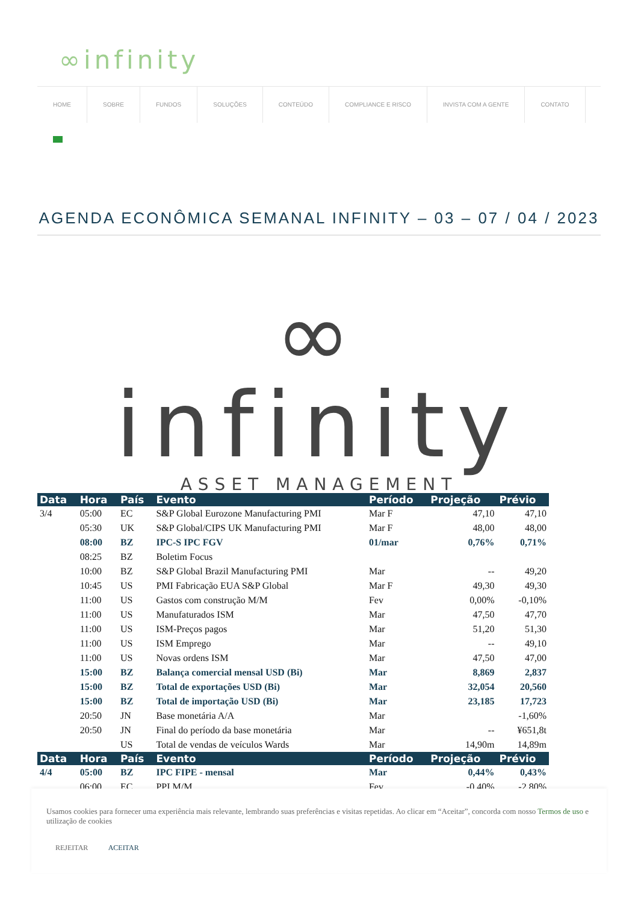∞infinity
HOME SOBRE FUNDOS SOLUÇÕES CONTEÚDO COMPLIANCE E RISCO INVISTA COM A GENTE CONTATO
AGENDA ECONÔMICA SEMANAL INFINITY – 03 – 07 / 04 / 2023
∞
infinity
ASSET MANAGEMENT
| Data | Hora | País | Evento | Período | Projeção | Prévio |
| --- | --- | --- | --- | --- | --- | --- |
| 3/4 | 05:00 | EC | S&P Global Eurozone Manufacturing PMI | Mar F | 47,10 | 47,10 |
| | 05:30 | UK | S&P Global/CIPS UK Manufacturing PMI | Mar F | 48,00 | 48,00 |
| | 08:00 | BZ | IPC-S IPC FGV | 01/mar | 0,76% | 0,71% |
| | 08:25 | BZ | Boletim Focus | | | |
| | 10:00 | BZ | S&P Global Brazil Manufacturing PMI | Mar | -- | 49,20 |
| | 10:45 | US | PMI Fabricação EUA S&P Global | Mar F | 49,30 | 49,30 |
| | 11:00 | US | Gastos com construção M/M | Fev | 0,00% | -0,10% |
| | 11:00 | US | Manufaturados ISM | Mar | 47,50 | 47,70 |
| | 11:00 | US | ISM-Preços pagos | Mar | 51,20 | 51,30 |
| | 11:00 | US | ISM Emprego | Mar | -- | 49,10 |
| | 11:00 | US | Novas ordens ISM | Mar | 47,50 | 47,00 |
| | 15:00 | BZ | Balança comercial mensal USD (Bi) | Mar | 8,869 | 2,837 |
| | 15:00 | BZ | Total de exportações USD (Bi) | Mar | 32,054 | 20,560 |
| | 15:00 | BZ | Total de importação USD (Bi) | Mar | 23,185 | 17,723 |
| | 20:50 | JN | Base monetária A/A | Mar | | -1,60% |
| | 20:50 | JN | Final do período da base monetária | Mar | -- | ¥651,8t |
| | | US | Total de vendas de veículos Wards | Mar | 14,90m | 14,89m |
| Data | Hora | País | Evento | Período | Projeção | Prévio |
| 4/4 | 05:00 | BZ | IPC FIPE - mensal | Mar | 0,44% | 0,43% |
| | 06:00 | EC | PPI M/M | Fev | -0,40% | -2,80% |
Usamos cookies para fornecer uma experiência mais relevante, lembrando suas preferências e visitas repetidas. Ao clicar em “Aceitar”, concorda com nosso Termos de uso e utilização de cookies
REJEITAR ACEITAR